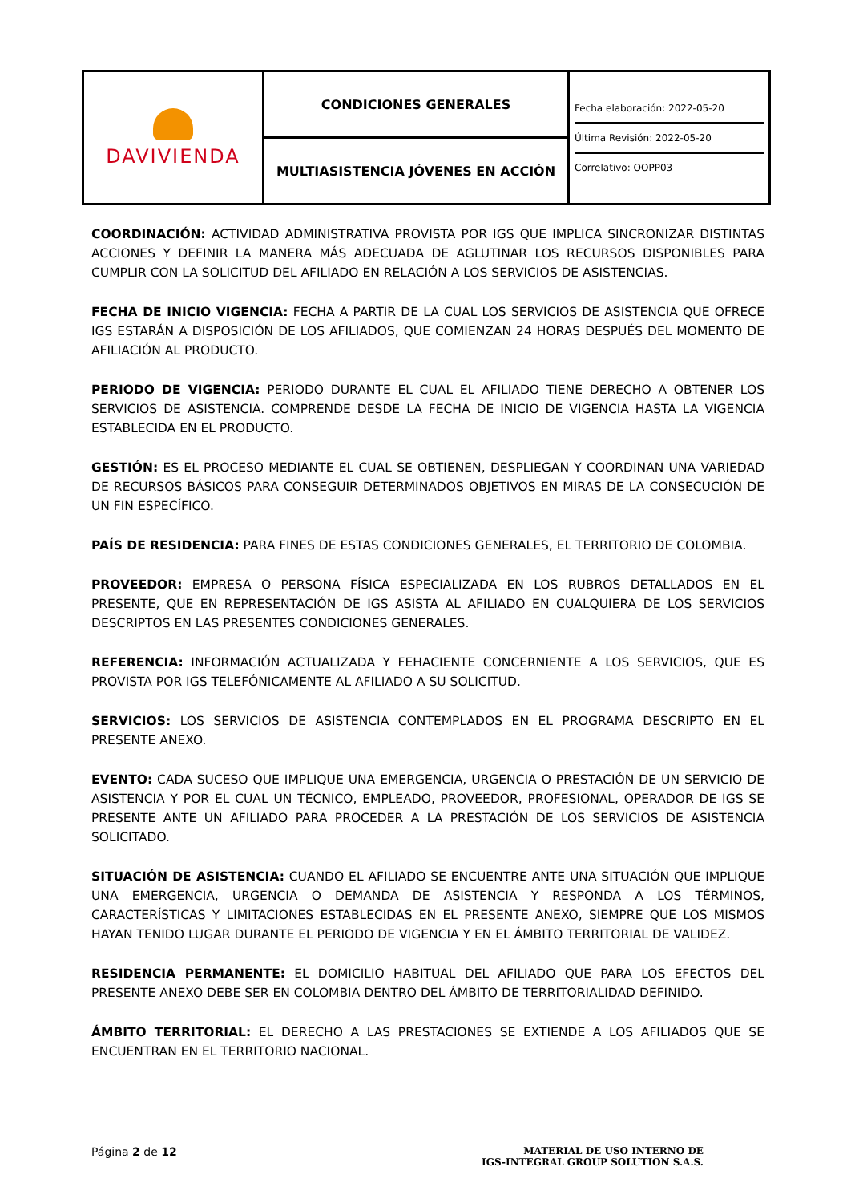| DAVIVIENDA | CONDICIONES GENERALES | Fecha elaboración: 2022-05-20 Última Revisión: 2022-05-20 Correlativo: OOPP03 |
| | MULTIASISTENCIA JÓVENES EN ACCIÓN | |
COORDINACIÓN: ACTIVIDAD ADMINISTRATIVA PROVISTA POR IGS QUE IMPLICA SINCRONIZAR DISTINTAS ACCIONES Y DEFINIR LA MANERA MÁS ADECUADA DE AGLUTINAR LOS RECURSOS DISPONIBLES PARA CUMPLIR CON LA SOLICITUD DEL AFILIADO EN RELACIÓN A LOS SERVICIOS DE ASISTENCIAS.
FECHA DE INICIO VIGENCIA: FECHA A PARTIR DE LA CUAL LOS SERVICIOS DE ASISTENCIA QUE OFRECE IGS ESTARÁN A DISPOSICIÓN DE LOS AFILIADOS, QUE COMIENZAN 24 HORAS DESPUÉS DEL MOMENTO DE AFILIACIÓN AL PRODUCTO.
PERIODO DE VIGENCIA: PERIODO DURANTE EL CUAL EL AFILIADO TIENE DERECHO A OBTENER LOS SERVICIOS DE ASISTENCIA. COMPRENDE DESDE LA FECHA DE INICIO DE VIGENCIA HASTA LA VIGENCIA ESTABLECIDA EN EL PRODUCTO.
GESTIÓN: ES EL PROCESO MEDIANTE EL CUAL SE OBTIENEN, DESPLIEGAN Y COORDINAN UNA VARIEDAD DE RECURSOS BÁSICOS PARA CONSEGUIR DETERMINADOS OBJETIVOS EN MIRAS DE LA CONSECUCIÓN DE UN FIN ESPECÍFICO.
PAÍS DE RESIDENCIA: PARA FINES DE ESTAS CONDICIONES GENERALES, EL TERRITORIO DE COLOMBIA.
PROVEEDOR: EMPRESA O PERSONA FÍSICA ESPECIALIZADA EN LOS RUBROS DETALLADOS EN EL PRESENTE, QUE EN REPRESENTACIÓN DE IGS ASISTA AL AFILIADO EN CUALQUIERA DE LOS SERVICIOS DESCRIPTOS EN LAS PRESENTES CONDICIONES GENERALES.
REFERENCIA: INFORMACIÓN ACTUALIZADA Y FEHACIENTE CONCERNIENTE A LOS SERVICIOS, QUE ES PROVISTA POR IGS TELEFÓNICAMENTE AL AFILIADO A SU SOLICITUD.
SERVICIOS: LOS SERVICIOS DE ASISTENCIA CONTEMPLADOS EN EL PROGRAMA DESCRIPTO EN EL PRESENTE ANEXO.
EVENTO: CADA SUCESO QUE IMPLIQUE UNA EMERGENCIA, URGENCIA O PRESTACIÓN DE UN SERVICIO DE ASISTENCIA Y POR EL CUAL UN TÉCNICO, EMPLEADO, PROVEEDOR, PROFESIONAL, OPERADOR DE IGS SE PRESENTE ANTE UN AFILIADO PARA PROCEDER A LA PRESTACIÓN DE LOS SERVICIOS DE ASISTENCIA SOLICITADO.
SITUACIÓN DE ASISTENCIA: CUANDO EL AFILIADO SE ENCUENTRE ANTE UNA SITUACIÓN QUE IMPLIQUE UNA EMERGENCIA, URGENCIA O DEMANDA DE ASISTENCIA Y RESPONDA A LOS TÉRMINOS, CARACTERÍSTICAS Y LIMITACIONES ESTABLECIDAS EN EL PRESENTE ANEXO, SIEMPRE QUE LOS MISMOS HAYAN TENIDO LUGAR DURANTE EL PERIODO DE VIGENCIA Y EN EL ÁMBITO TERRITORIAL DE VALIDEZ.
RESIDENCIA PERMANENTE: EL DOMICILIO HABITUAL DEL AFILIADO QUE PARA LOS EFECTOS DEL PRESENTE ANEXO DEBE SER EN COLOMBIA DENTRO DEL ÁMBITO DE TERRITORIALIDAD DEFINIDO.
ÁMBITO TERRITORIAL: EL DERECHO A LAS PRESTACIONES SE EXTIENDE A LOS AFILIADOS QUE SE ENCUENTRAN EN EL TERRITORIO NACIONAL.
Página 2 de 12
MATERIAL DE USO INTERNO DE
IGS-INTEGRAL GROUP SOLUTION S.A.S.